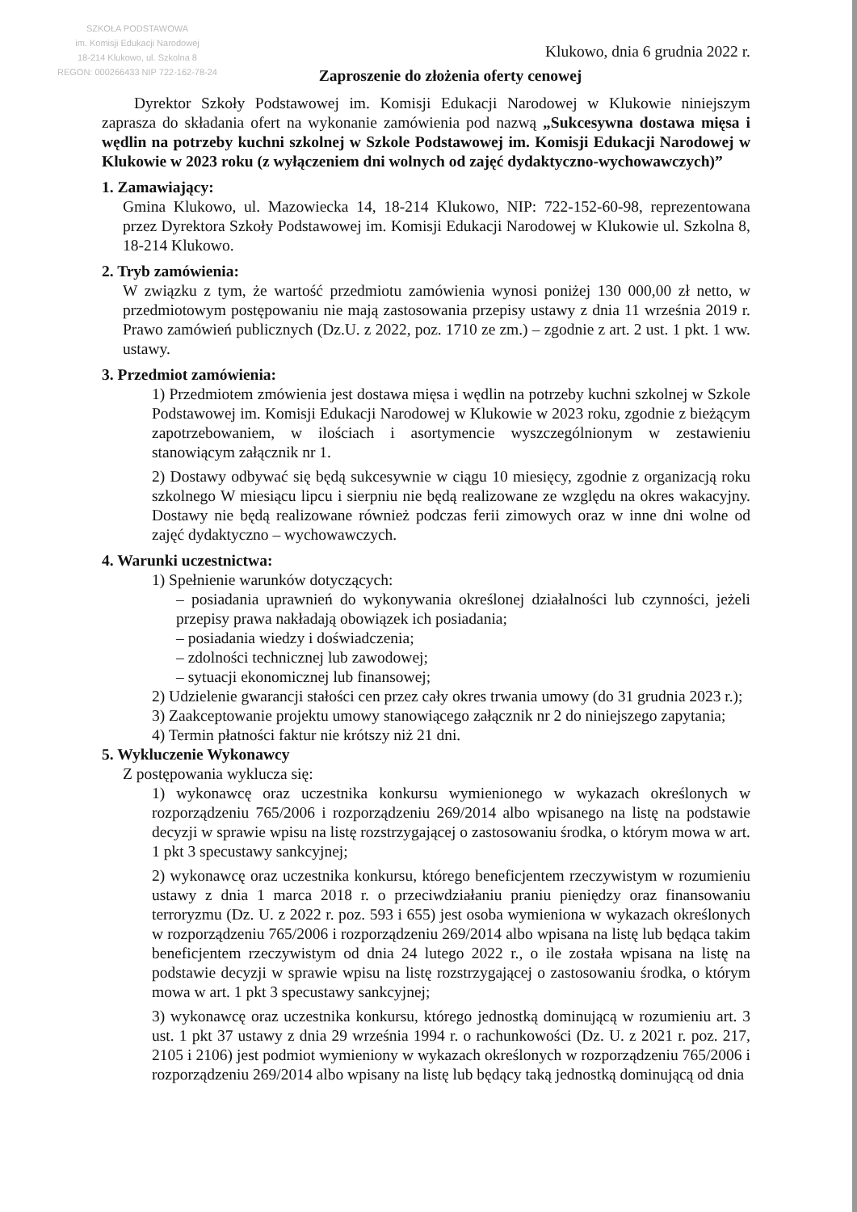SZKOŁA PODSTAWOWA
im. Komisji Edukacji Narodowej
18-214 Klukowo, ul. Szkolna 8
REGON: 000266433 NIP 722-162-78-24
Klukowo, dnia 6 grudnia 2022 r.
Zaproszenie do złożenia oferty cenowej
Dyrektor Szkoły Podstawowej im. Komisji Edukacji Narodowej w Klukowie niniejszym zaprasza do składania ofert na wykonanie zamówienia pod nazwą „Sukcesywna dostawa mięsa i wędlin na potrzeby kuchni szkolnej w Szkole Podstawowej im. Komisji Edukacji Narodowej w Klukowie w 2023 roku (z wyłączeniem dni wolnych od zajęć dydaktyczno-wychowawczych)”
1. Zamawiający:
Gmina Klukowo, ul. Mazowiecka 14, 18-214 Klukowo, NIP: 722-152-60-98, reprezentowana przez Dyrektora Szkoły Podstawowej im. Komisji Edukacji Narodowej w Klukowie ul. Szkolna 8, 18-214 Klukowo.
2. Tryb zamówienia:
W związku z tym, że wartość przedmiotu zamówienia wynosi poniżej 130 000,00 zł netto, w przedmiotowym postępowaniu nie mają zastosowania przepisy ustawy z dnia 11 września 2019 r. Prawo zamówień publicznych (Dz.U. z 2022, poz. 1710 ze zm.) – zgodnie z art. 2 ust. 1 pkt. 1 ww. ustawy.
3. Przedmiot zamówienia:
1) Przedmiotem zmówienia jest dostawa mięsa i wędlin na potrzeby kuchni szkolnej w Szkole Podstawowej im. Komisji Edukacji Narodowej w Klukowie w 2023 roku, zgodnie z bieżącym zapotrzebowaniem, w ilościach i asortymencie wyszczególnionym w zestawieniu stanowiącym załącznik nr 1.
2) Dostawy odbywać się będą sukcesywnie w ciągu 10 miesięcy, zgodnie z organizacją roku szkolnego W miesiącu lipcu i sierpniu nie będą realizowane ze względu na okres wakacyjny. Dostawy nie będą realizowane również podczas ferii zimowych oraz w inne dni wolne od zajęć dydaktyczno – wychowawczych.
4. Warunki uczestnictwa:
1) Spełnienie warunków dotyczących:
– posiadania uprawnień do wykonywania określonej działalności lub czynności, jeżeli przepisy prawa nakładają obowiązek ich posiadania;
– posiadania wiedzy i doświadczenia;
– zdolności technicznej lub zawodowej;
– sytuacji ekonomicznej lub finansowej;
2) Udzielenie gwarancji stałości cen przez cały okres trwania umowy (do 31 grudnia 2023 r.);
3) Zaakceptowanie projektu umowy stanowiącego załącznik nr 2 do niniejszego zapytania;
4) Termin płatności faktur nie krótszy niż 21 dni.
5. Wykluczenie Wykonawcy
Z postępowania wyklucza się:
1) wykonawcę oraz uczestnika konkursu wymienionego w wykazach określonych w rozporządzeniu 765/2006 i rozporządzeniu 269/2014 albo wpisanego na listę na podstawie decyzji w sprawie wpisu na listę rozstrzygającej o zastosowaniu środka, o którym mowa w art. 1 pkt 3 specustawy sankcyjnej;
2) wykonawcę oraz uczestnika konkursu, którego beneficjentem rzeczywistym w rozumieniu ustawy z dnia 1 marca 2018 r. o przeciwdziałaniu praniu pieniędzy oraz finansowaniu terroryzmu (Dz. U. z 2022 r. poz. 593 i 655) jest osoba wymieniona w wykazach określonych w rozporządzeniu 765/2006 i rozporządzeniu 269/2014 albo wpisana na listę lub będąca takim beneficjentem rzeczywistym od dnia 24 lutego 2022 r., o ile została wpisana na listę na podstawie decyzji w sprawie wpisu na listę rozstrzygającej o zastosowaniu środka, o którym mowa w art. 1 pkt 3 specustawy sankcyjnej;
3) wykonawcę oraz uczestnika konkursu, którego jednostką dominującą w rozumieniu art. 3 ust. 1 pkt 37 ustawy z dnia 29 września 1994 r. o rachunkowości (Dz. U. z 2021 r. poz. 217, 2105 i 2106) jest podmiot wymieniony w wykazach określonych w rozporządzeniu 765/2006 i rozporządzeniu 269/2014 albo wpisany na listę lub będący taką jednostką dominującą od dnia